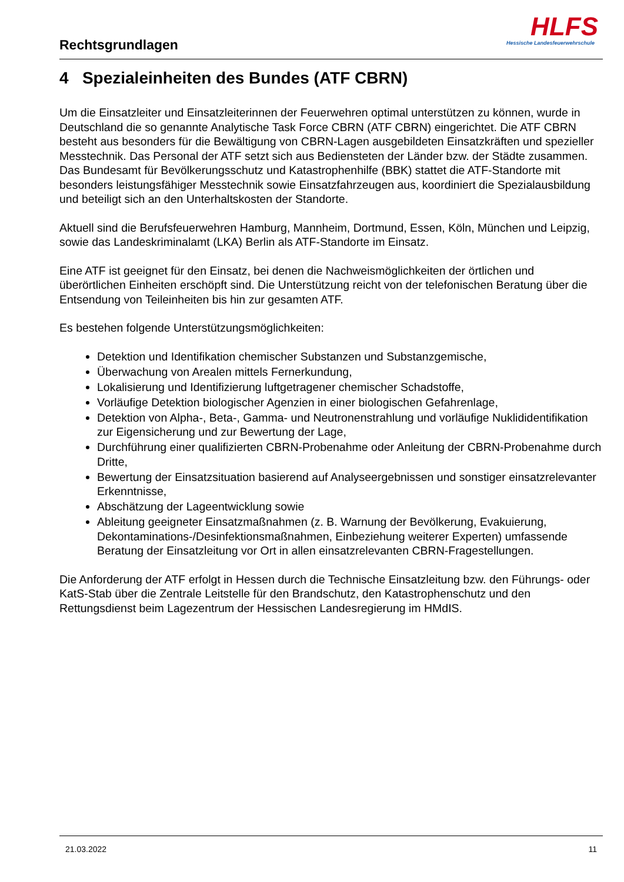Rechtsgrundlagen
HLFS
Hessische Landesfeuerwehrschule
4 Spezialeinheiten des Bundes (ATF CBRN)
Um die Einsatzleiter und Einsatzleiterinnen der Feuerwehren optimal unterstützen zu können, wurde in Deutschland die so genannte Analytische Task Force CBRN (ATF CBRN) eingerichtet. Die ATF CBRN besteht aus besonders für die Bewältigung von CBRN-Lagen ausgebildeten Einsatzkräften und spezieller Messtechnik. Das Personal der ATF setzt sich aus Bediensteten der Länder bzw. der Städte zusammen. Das Bundesamt für Bevölkerungsschutz und Katastrophenhilfe (BBK) stattet die ATF-Standorte mit besonders leistungsfähiger Messtechnik sowie Einsatzfahrzeugen aus, koordiniert die Spezialausbildung und beteiligt sich an den Unterhaltskosten der Standorte.
Aktuell sind die Berufsfeuerwehren Hamburg, Mannheim, Dortmund, Essen, Köln, München und Leipzig, sowie das Landeskriminalamt (LKA) Berlin als ATF-Standorte im Einsatz.
Eine ATF ist geeignet für den Einsatz, bei denen die Nachweismöglichkeiten der örtlichen und überörtlichen Einheiten erschöpft sind. Die Unterstützung reicht von der telefonischen Beratung über die Entsendung von Teileinheiten bis hin zur gesamten ATF.
Es bestehen folgende Unterstützungsmöglichkeiten:
Detektion und Identifikation chemischer Substanzen und Substanzgemische,
Überwachung von Arealen mittels Fernerkundung,
Lokalisierung und Identifizierung luftgetragener chemischer Schadstoffe,
Vorläufige Detektion biologischer Agenzien in einer biologischen Gefahrenlage,
Detektion von Alpha-, Beta-, Gamma- und Neutronenstrahlung und vorläufige Nuklididentifikation zur Eigensicherung und zur Bewertung der Lage,
Durchführung einer qualifizierten CBRN-Probenahme oder Anleitung der CBRN-Probenahme durch Dritte,
Bewertung der Einsatzsituation basierend auf Analyseergebnissen und sonstiger einsatzrelevanter Erkenntnisse,
Abschätzung der Lageentwicklung sowie
Ableitung geeigneter Einsatzmaßnahmen (z. B. Warnung der Bevölkerung, Evakuierung, Dekontaminations-/Desinfektionsmaßnahmen, Einbeziehung weiterer Experten) umfassende Beratung der Einsatzleitung vor Ort in allen einsatzrelevanten CBRN-Fragestellungen.
Die Anforderung der ATF erfolgt in Hessen durch die Technische Einsatzleitung bzw. den Führungs- oder KatS-Stab über die Zentrale Leitstelle für den Brandschutz, den Katastrophenschutz und den Rettungsdienst beim Lagezentrum der Hessischen Landesregierung im HMdIS.
21.03.2022 11